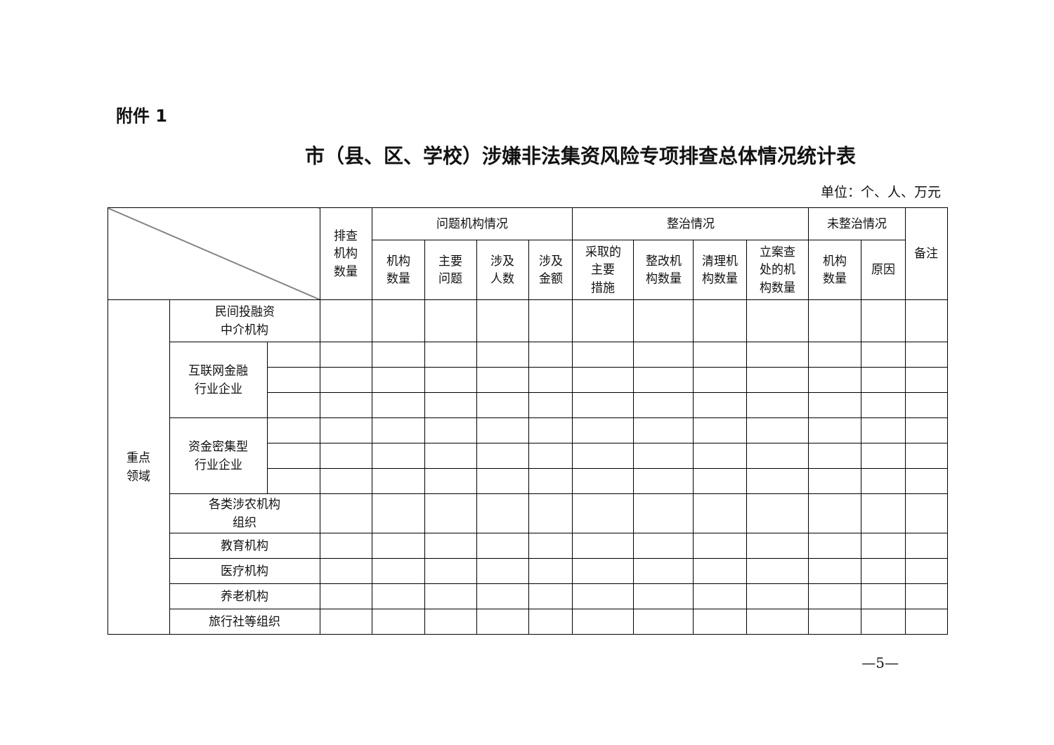附件 1
市（县、区、学校）涉嫌非法集资风险专项排查总体情况统计表
单位：个、人、万元
| | | | 排查 机构 数量 | 问题机构情况 | | | | 整治情况 | | | | 未整治情况 | | 备注 |
| --- | --- | --- | --- | --- | --- | --- | --- | --- | --- | --- | --- | --- | --- | --- |
| | | | | 机构 数量 | 主要 问题 | 涉及 人数 | 涉及 金额 | 采取的 主要 措施 | 整改机 构数量 | 清理机 构数量 | 立案查 处的机 构数量 | 机构 数量 | 原因 | |
| 重点 领域 | 民间投融资 中介机构 | | | | | | | | | | | | | |
| | 互联网金融 行业企业 | | | | | | | | | | | | | |
| | 资金密集型 行业企业 | | | | | | | | | | | | | |
| | 各类涉农机构 组织 | | | | | | | | | | | | | |
| | 教育机构 | | | | | | | | | | | | | |
| | 医疗机构 | | | | | | | | | | | | | |
| | 养老机构 | | | | | | | | | | | | | |
| | 旅行社等组织 | | | | | | | | | | | | | |
—5—